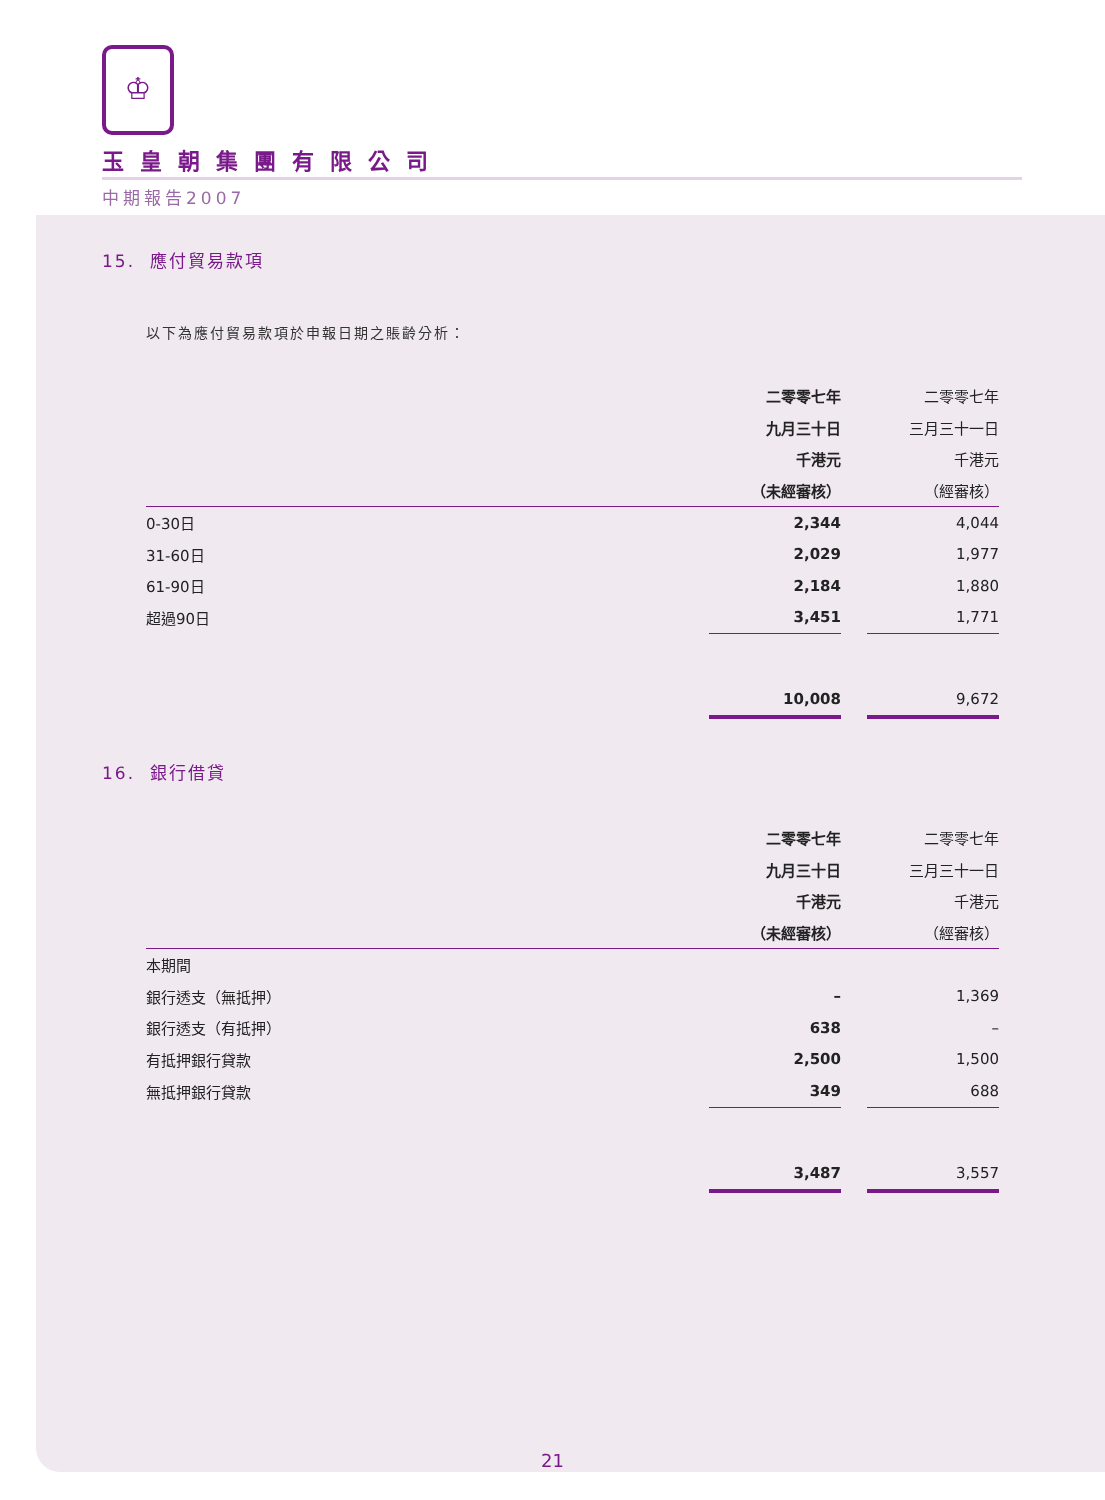♔
玉皇朝集團有限公司
中期報告2007
15. 應付貿易款項
以下為應付貿易款項於申報日期之賬齡分析：
| | 二零零七年 | | 二零零七年 |
| | 九月三十日 | | 三月三十一日 |
| | 千港元 | | 千港元 |
| | （未經審核） | | （經審核） |
| 0-30日 | 2,344 | | 4,044 |
| 31-60日 | 2,029 | | 1,977 |
| 61-90日 | 2,184 | | 1,880 |
| 超過90日 | 3,451 | | 1,771 |
| | 10,008 | | 9,672 |
16. 銀行借貸
| | 二零零七年 | | 二零零七年 |
| | 九月三十日 | | 三月三十一日 |
| | 千港元 | | 千港元 |
| | （未經審核） | | （經審核） |
| 本期間 | | | |
| 銀行透支（無抵押） | – | | 1,369 |
| 銀行透支（有抵押） | 638 | | – |
| 有抵押銀行貸款 | 2,500 | | 1,500 |
| 無抵押銀行貸款 | 349 | | 688 |
| | 3,487 | | 3,557 |
21